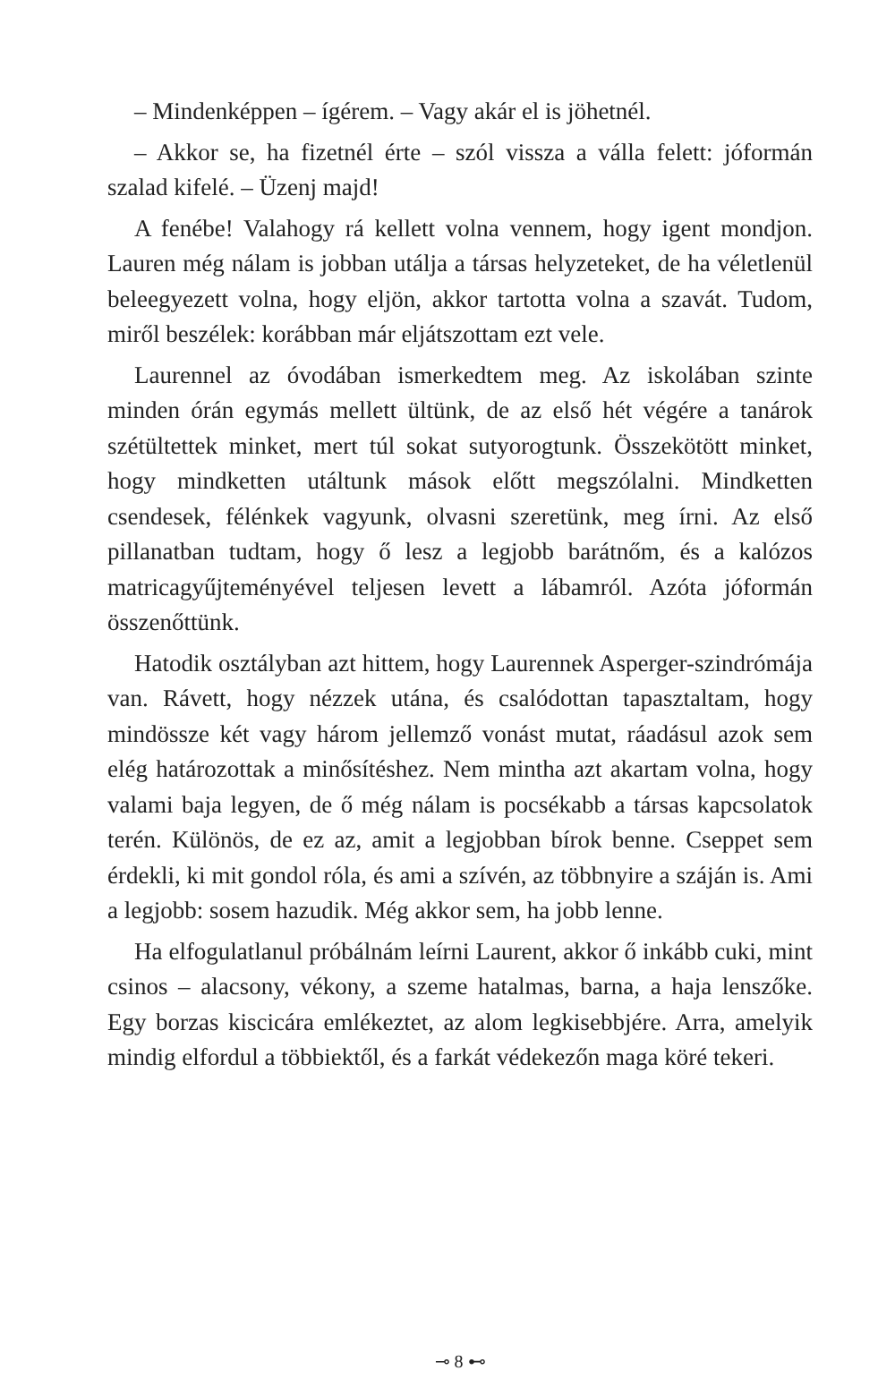– Mindenképpen – ígérem. – Vagy akár el is jöhetnél.
– Akkor se, ha fizetnél érte – szól vissza a válla felett: jóformán szalad kifelé. – Üzenj majd!
A fenébe! Valahogy rá kellett volna vennem, hogy igent mondjon. Lauren még nálam is jobban utálja a társas helyzeteket, de ha véletlenül beleegyezett volna, hogy eljön, akkor tartotta volna a szavát. Tudom, miről beszélek: korábban már eljátszottam ezt vele.
Laurennel az óvodában ismerkedtem meg. Az iskolában szinte minden órán egymás mellett ültünk, de az első hét végére a tanárok szétültettek minket, mert túl sokat sutyorogtunk. Összekötött minket, hogy mindketten utáltunk mások előtt megszólalni. Mindketten csendesek, félénkek vagyunk, olvasni szeretünk, meg írni. Az első pillanatban tudtam, hogy ő lesz a legjobb barátnőm, és a kalózos matricagyűjteményével teljesen levett a lábamról. Azóta jóformán összenőttünk.
Hatodik osztályban azt hittem, hogy Laurennek Asperger-szindrómája van. Rávett, hogy nézzek utána, és csalódottan tapasztaltam, hogy mindössze két vagy három jellemző vonást mutat, ráadásul azok sem elég határozottak a minősítéshez. Nem mintha azt akartam volna, hogy valami baja legyen, de ő még nálam is pocsékabb a társas kapcsolatok terén. Különös, de ez az, amit a legjobban bírok benne. Cseppet sem érdekli, ki mit gondol róla, és ami a szívén, az többnyire a száján is. Ami a legjobb: sosem hazudik. Még akkor sem, ha jobb lenne.
Ha elfogulatlanul próbálnám leírni Laurent, akkor ő inkább cuki, mint csinos – alacsony, vékony, a szeme hatalmas, barna, a haja lenszőke. Egy borzas kiscicára emlékeztet, az alom legkisebbjére. Arra, amelyik mindig elfordul a többiektől, és a farkát védekezőn maga köré tekeri.
⊸ 8 ⊷